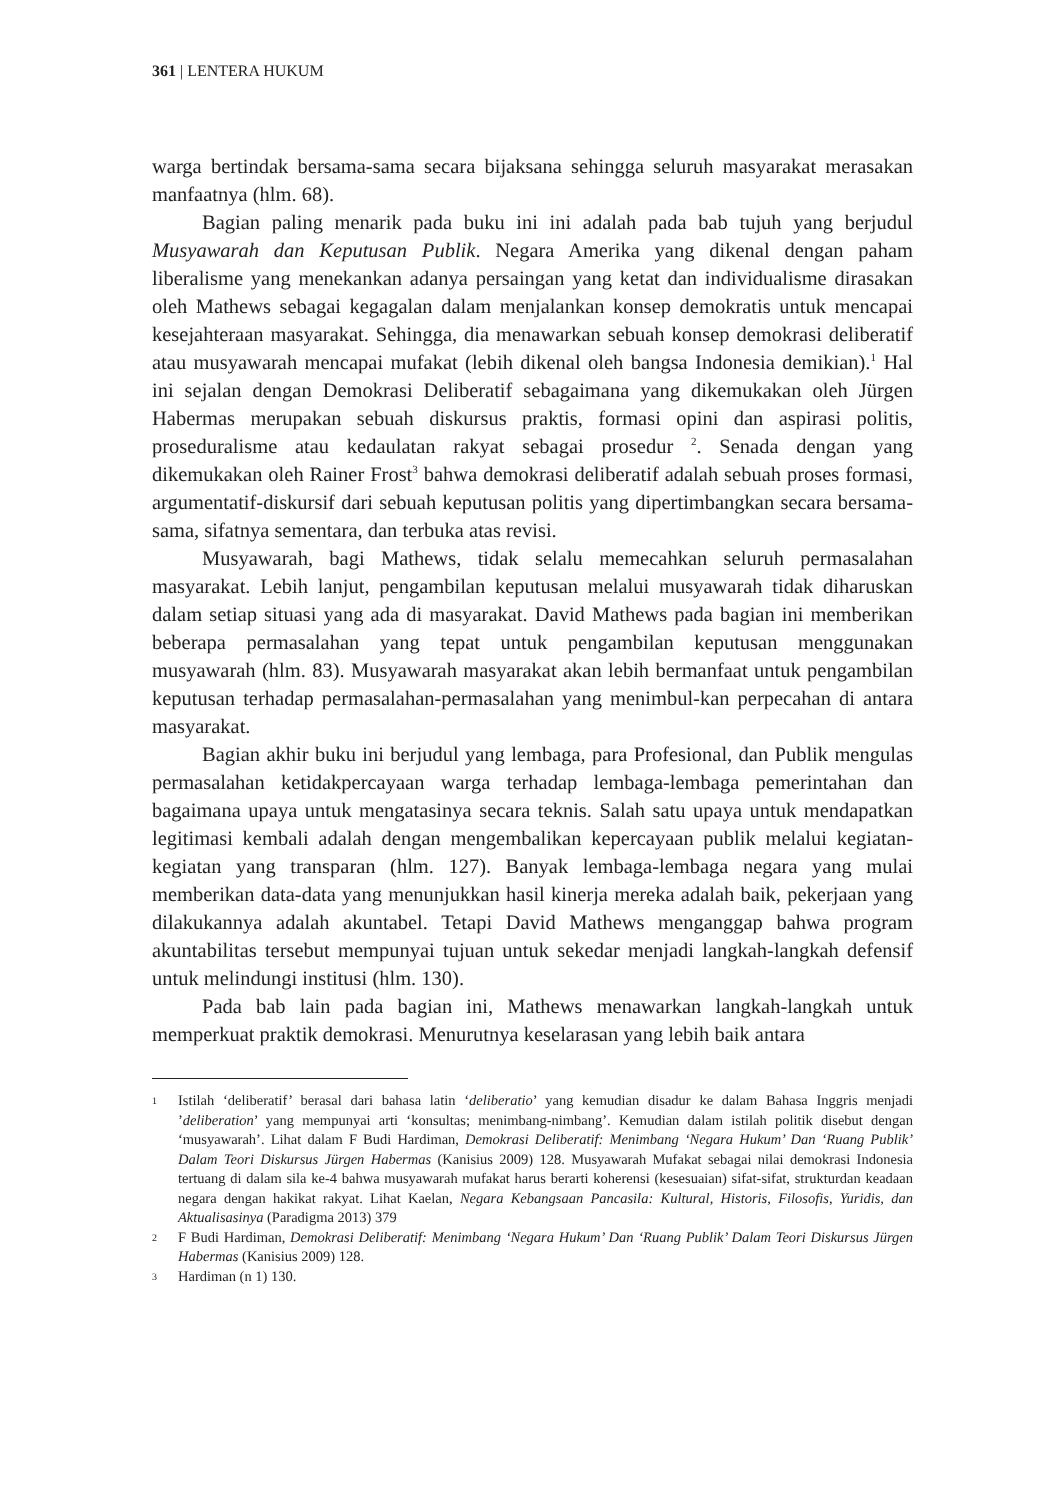361 | LENTERA HUKUM
warga bertindak bersama-sama secara bijaksana sehingga seluruh masyarakat merasakan manfaatnya (hlm. 68).
Bagian paling menarik pada buku ini ini adalah pada bab tujuh yang berjudul Musyawarah dan Keputusan Publik. Negara Amerika yang dikenal dengan paham liberalisme yang menekankan adanya persaingan yang ketat dan individualisme dirasakan oleh Mathews sebagai kegagalan dalam menjalankan konsep demokratis untuk mencapai kesejahteraan masyarakat. Sehingga, dia menawarkan sebuah konsep demokrasi deliberatif atau musyawarah mencapai mufakat (lebih dikenal oleh bangsa Indonesia demikian).<sup>1</sup> Hal ini sejalan dengan Demokrasi Deliberatif sebagaimana yang dikemukakan oleh Jürgen Habermas merupakan sebuah diskursus praktis, formasi opini dan aspirasi politis, proseduralisme atau kedaulatan rakyat sebagai prosedur <sup>2</sup>. Senada dengan yang dikemukakan oleh Rainer Frost<sup>3</sup> bahwa demokrasi deliberatif adalah sebuah proses formasi, argumentatif-diskursif dari sebuah keputusan politis yang dipertimbangkan secara bersama-sama, sifatnya sementara, dan terbuka atas revisi.
Musyawarah, bagi Mathews, tidak selalu memecahkan seluruh permasalahan masyarakat. Lebih lanjut, pengambilan keputusan melalui musyawarah tidak diharuskan dalam setiap situasi yang ada di masyarakat. David Mathews pada bagian ini memberikan beberapa permasalahan yang tepat untuk pengambilan keputusan menggunakan musyawarah (hlm. 83). Musyawarah masyarakat akan lebih bermanfaat untuk pengambilan keputusan terhadap permasalahan-permasalahan yang menimbul-kan perpecahan di antara masyarakat.
Bagian akhir buku ini berjudul yang lembaga, para Profesional, dan Publik mengulas permasalahan ketidakpercayaan warga terhadap lembaga-lembaga pemerintahan dan bagaimana upaya untuk mengatasinya secara teknis. Salah satu upaya untuk mendapatkan legitimasi kembali adalah dengan mengembalikan kepercayaan publik melalui kegiatan-kegiatan yang transparan (hlm. 127). Banyak lembaga-lembaga negara yang mulai memberikan data-data yang menunjukkan hasil kinerja mereka adalah baik, pekerjaan yang dilakukannya adalah akuntabel. Tetapi David Mathews menganggap bahwa program akuntabilitas tersebut mempunyai tujuan untuk sekedar menjadi langkah-langkah defensif untuk melindungi institusi (hlm. 130).
Pada bab lain pada bagian ini, Mathews menawarkan langkah-langkah untuk memperkuat praktik demokrasi. Menurutnya keselarasan yang lebih baik antara
1 Istilah ‘deliberatif’ berasal dari bahasa latin ‘deliberatio’ yang kemudian disadur ke dalam Bahasa Inggris menjadi ’deliberation’ yang mempunyai arti ‘konsultas; menimbang-nimbang’. Kemudian dalam istilah politik disebut dengan ‘musyawarah’. Lihat dalam F Budi Hardiman, Demokrasi Deliberatif: Menimbang ‘Negara Hukum’ Dan ‘Ruang Publik’ Dalam Teori Diskursus Jürgen Habermas (Kanisius 2009) 128. Musyawarah Mufakat sebagai nilai demokrasi Indonesia tertuang di dalam sila ke-4 bahwa musyawarah mufakat harus berarti koherensi (kesesuaian) sifat-sifat, strukturdan keadaan negara dengan hakikat rakyat. Lihat Kaelan, Negara Kebangsaan Pancasila: Kultural, Historis, Filosofis, Yuridis, dan Aktualisasinya (Paradigma 2013) 379
2 F Budi Hardiman, Demokrasi Deliberatif: Menimbang ‘Negara Hukum’ Dan ‘Ruang Publik’ Dalam Teori Diskursus Jürgen Habermas (Kanisius 2009) 128.
3 Hardiman (n 1) 130.